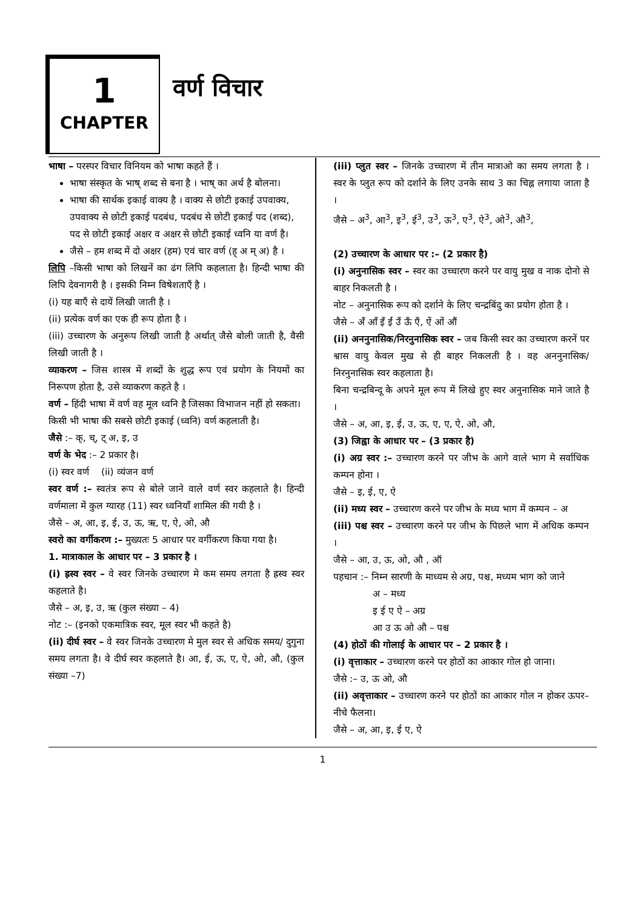1
CHAPTER
वर्ण विचार
भाषा – परस्पर विचार विनियम को भाषा कहते हैं ।
भाषा संस्कृत के भाष् शब्द से बना है । भाष् का अर्थ है बोलना।
भाषा की सार्थक इकाई वाक्य है । वाक्य से छोटी इकाई उपवाक्य, उपवाक्य से छोटी इकाई पदबंध, पदबंध से छोटी इकाई पद (शब्द), पद से छोटी इकाई अक्षर व अक्षर से छोटी इकाई ध्वनि या वर्ण है।
जैसे – हम शब्द में दो अक्षर (हम) एवं चार वर्ण (ह् अ म् अ) है ।
लिपि –किसी भाषा को लिखनें का ढंग लिपि कहलाता है। हिन्दी भाषा की लिपि देवनागरी है । इसकी निम्न विषेशताएँ है ।
(i) यह बाएँ से दायें लिखी जाती है ।
(ii) प्रत्येक वर्ण का एक ही रूप होता है ।
(iii) उच्चारण के अनुरूप लिखी जाती है अर्थात् जैसे बोली जाती है, वैसी लिखी जाती है ।
व्याकरण – जिस शास्त्र में शब्दों के शुद्ध रूप एवं प्रयोग के नियमों का निरूपण होता है, उसे व्याकरण कहते है ।
वर्ण – हिंदी भाषा में वर्ण वह मूल ध्वनि है जिसका विभाजन नहीं हो सकता।
किसी भी भाषा की सबसे छोटी इकाई (ध्वनि) वर्ण कहलाती है।
जैसे :– क्, च्, ट् अ, इ, उ
वर्ण के भेद :– 2 प्रकार है।
(i) स्वर वर्ण (ii) व्यंजन वर्ण
स्वर वर्ण :– स्वतंत्र रूप से बोले जाने वाले वर्ण स्वर कहलाते है। हिन्दी वर्णमाला में कुल ग्यारह (11) स्वर ध्वनियाँ शामिल की गयी है ।
जैसे – अ, आ, इ, ई, उ, ऊ, ऋ, ए, ऐ, ओ, औ
स्वरो का वर्गीकरण :– मुख्यतः 5 आधार पर वर्गीकरण किया गया है।
1. मात्राकाल के आधार पर – 3 प्रकार है ।
(i) ह्रस्व स्वर – वे स्वर जिनके उच्चारण मे कम समय लगता है ह्रस्व स्वर कहलाते है।
जैसे – अ, इ, उ, ऋ (कुल संख्या – 4)
नोट :– (इनको एकमात्रिक स्वर, मूल स्वर भी कहते है)
(ii) दीर्घ स्वर – वे स्वर जिनके उच्चारण मे मुल स्वर से अधिक समय/ दुगुना समय लगता है। वे दीर्घ स्वर कहलाते है। आ, ई, ऊ, ए, ऐ, ओ, औ, (कुल संख्या –7)
(iii) प्लुत स्वर – जिनके उच्चारण में तीन मात्राओ का समय लगता है । स्वर के प्लुत रूप को दर्शाने के लिए उनके साथ 3 का चिह्न लगाया जाता है ।
जैसे – अ<sup>3</sup>, आ<sup>3</sup>, इ<sup>3</sup>, ई<sup>3</sup>, उ<sup>3</sup>, ऊ<sup>3</sup>, ए<sup>3</sup>, ऐ<sup>3</sup>, ओ<sup>3</sup>, औ<sup>3</sup>,
(2) उच्चारण के आधार पर :– (2 प्रकार है)
(i) अनुनासिक स्वर – स्वर का उच्चारण करने पर वायु मुख व नाक दोनो से बाहर निकलती है ।
नोट – अनुनासिक रूप को दर्शाने के लिए चन्द्रबिंदु का प्रयोग होता है ।
जैसे – अँ आँ इँ ईं उँ ऊँ एँ, ऐं ओं औं
(ii) अननुनासिक/निरनुनासिक स्वर – जब किसी स्वर का उच्चारण करनें पर श्वास वायु केवल मुख से ही बाहर निकलती है । वह अननुनासिक/ निरनुनासिक स्वर कहलाता है।
बिना चन्द्रबिन्दू के अपने मूल रूप में लिखे हुए स्वर अनुनासिक माने जाते है ।
जैसे – अ, आ, इ, ई, उ, ऊ, ए, ए, ऐ, ओ, औ,
(3) जिह्वा के आधार पर – (3 प्रकार है)
(i) अग्र स्वर :– उच्चारण करने पर जीभ के आगे वाले भाग मे सर्वाधिक कम्पन होना ।
जैसे – इ, ई, ए, ऐ
(ii) मध्य स्वर – उच्चारण करने पर जीभ के मध्य भाग में कम्पन – अ
(iii) पश्च स्वर – उच्चारण करने पर जीभ के पिछले भाग में अधिक कम्पन ।
जैसे – आ, उ, ऊ, ओ, औ , ऑ
पहचान :– निम्न सारणी के माध्यम से अग्र, पश्च, मध्यम भाग को जाने
अ – मध्य
इ ई ए ऐ – अग्र
आ उ ऊ ओ औ – पश्च
(4) होठों की गोलाई के आधार पर – 2 प्रकार है ।
(i) वृत्ताकार – उच्चारण करने पर होठों का आकार गोल हो जाना।
जैसे :– उ, ऊ ओ, औ
(ii) अवृत्ताकार – उच्चारण करने पर होठों का आकार गोल न होकर ऊपर–नीचे फैलना।
जैसे – अ, आ, इ, ई ए, ऐ
1